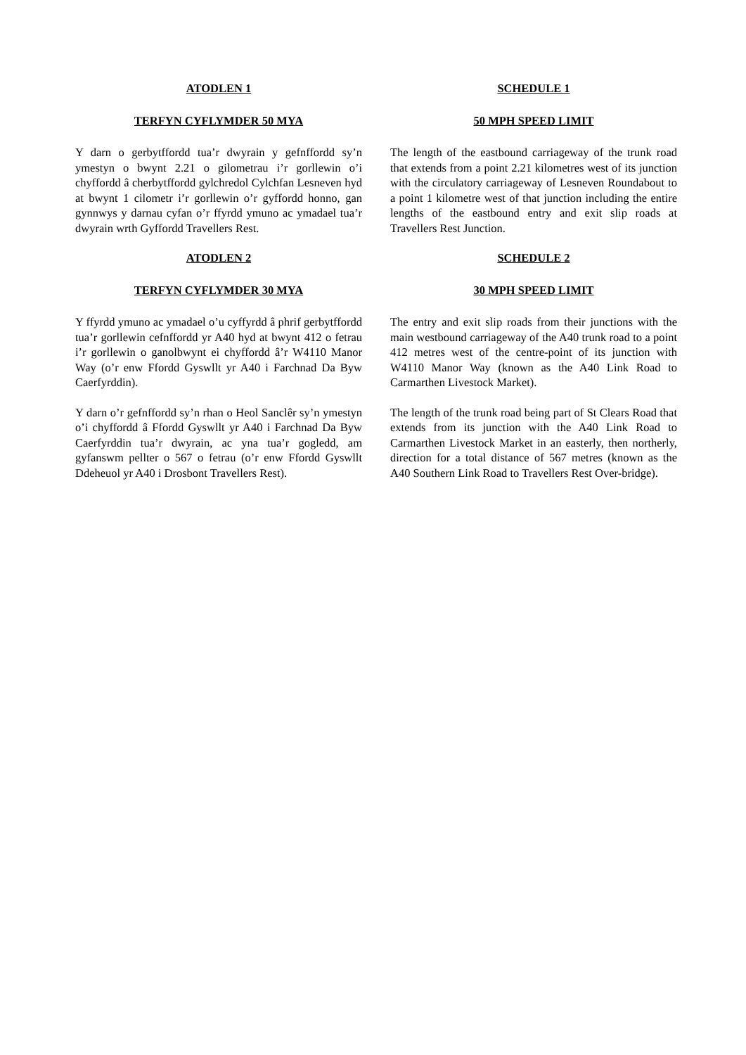ATODLEN 1
TERFYN CYFLYMDER 50 MYA
Y darn o gerbytffordd tua’r dwyrain y gefnffordd sy’n ymestyn o bwynt 2.21 o gilometrau i’r gorllewin o’i chyffordd â cherbytffordd gylchredol Cylchfan Lesneven hyd at bwynt 1 cilometr i’r gorllewin o’r gyffordd honno, gan gynnwys y darnau cyfan o’r ffyrdd ymuno ac ymadael tua’r dwyrain wrth Gyffordd Travellers Rest.
ATODLEN 2
TERFYN CYFLYMDER 30 MYA
Y ffyrdd ymuno ac ymadael o’u cyffyrdd â phrif gerbytffordd tua’r gorllewin cefnffordd yr A40 hyd at bwynt 412 o fetrau i’r gorllewin o ganolbwynt ei chyffordd â’r W4110 Manor Way (o’r enw Ffordd Gyswllt yr A40 i Farchnad Da Byw Caerfyrddin).
Y darn o’r gefnffordd sy’n rhan o Heol Sanclêr sy’n ymestyn o’i chyffordd â Ffordd Gyswllt yr A40 i Farchnad Da Byw Caerfyrddin tua’r dwyrain, ac yna tua’r gogledd, am gyfanswm pellter o 567 o fetrau (o’r enw Ffordd Gyswllt Ddeheuol yr A40 i Drosbont Travellers Rest).
SCHEDULE 1
50 MPH SPEED LIMIT
The length of the eastbound carriageway of the trunk road that extends from a point 2.21 kilometres west of its junction with the circulatory carriageway of Lesneven Roundabout to a point 1 kilometre west of that junction including the entire lengths of the eastbound entry and exit slip roads at Travellers Rest Junction.
SCHEDULE 2
30 MPH SPEED LIMIT
The entry and exit slip roads from their junctions with the main westbound carriageway of the A40 trunk road to a point 412 metres west of the centre-point of its junction with W4110 Manor Way (known as the A40 Link Road to Carmarthen Livestock Market).
The length of the trunk road being part of St Clears Road that extends from its junction with the A40 Link Road to Carmarthen Livestock Market in an easterly, then northerly, direction for a total distance of 567 metres (known as the A40 Southern Link Road to Travellers Rest Over-bridge).